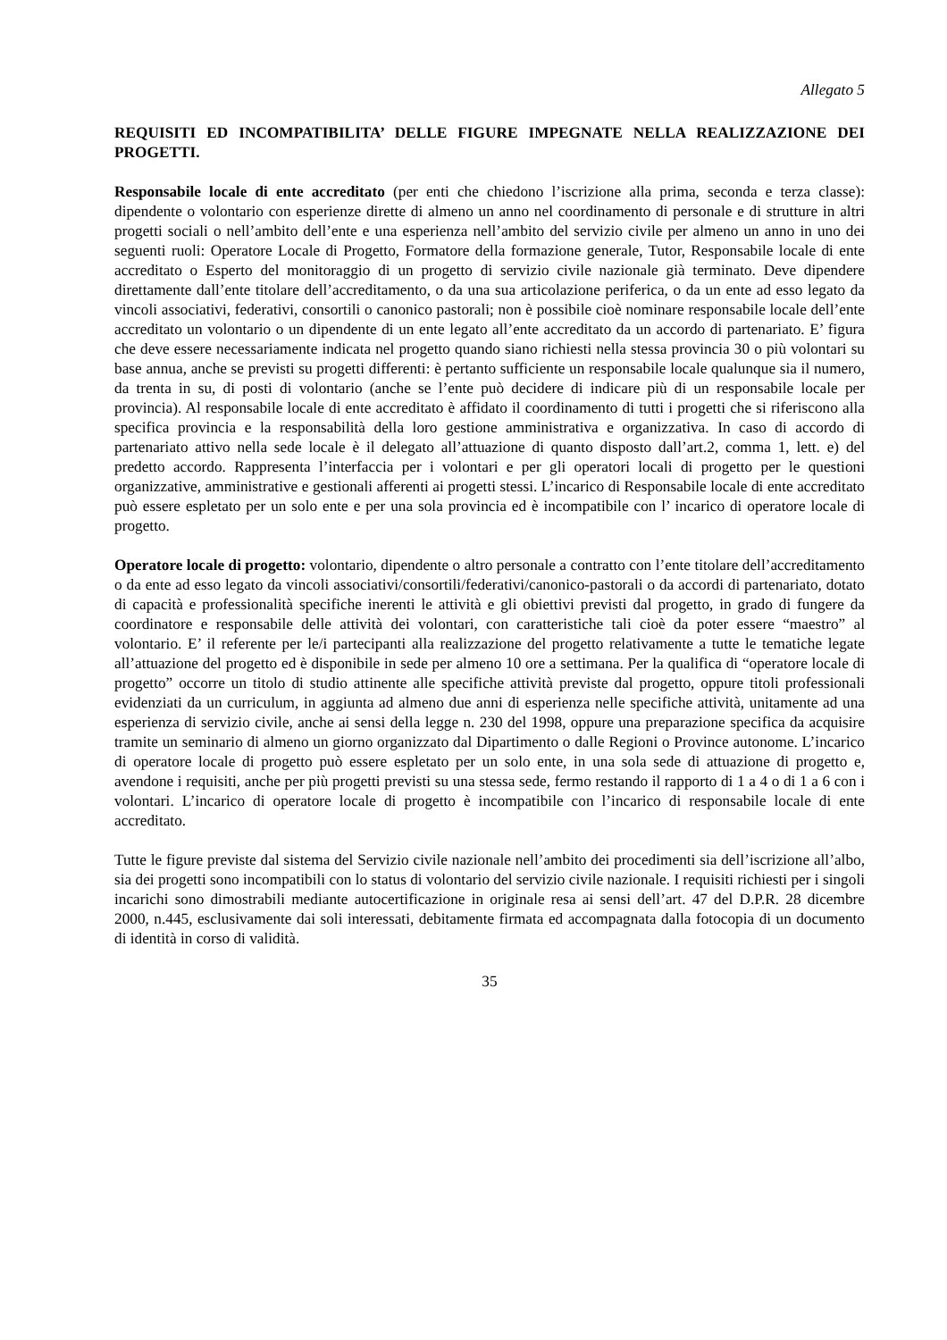Allegato 5
REQUISITI ED INCOMPATIBILITA’ DELLE FIGURE IMPEGNATE NELLA REALIZZAZIONE DEI PROGETTI.
Responsabile locale di ente accreditato (per enti che chiedono l’iscrizione alla prima, seconda e terza classe): dipendente o volontario con esperienze dirette di almeno un anno nel coordinamento di personale e di strutture in altri progetti sociali o nell’ambito dell’ente e una esperienza nell’ambito del servizio civile per almeno un anno in uno dei seguenti ruoli: Operatore Locale di Progetto, Formatore della formazione generale, Tutor, Responsabile locale di ente accreditato o Esperto del monitoraggio di un progetto di servizio civile nazionale già terminato. Deve dipendere direttamente dall’ente titolare dell’accreditamento, o da una sua articolazione periferica, o da un ente ad esso legato da vincoli associativi, federativi, consortili o canonico pastorali; non è possibile cioè nominare responsabile locale dell’ente accreditato un volontario o un dipendente di un ente legato all’ente accreditato da un accordo di partenariato. E’ figura che deve essere necessariamente indicata nel progetto quando siano richiesti nella stessa provincia 30 o più volontari su base annua, anche se previsti su progetti differenti: è pertanto sufficiente un responsabile locale qualunque sia il numero, da trenta in su, di posti di volontario (anche se l’ente può decidere di indicare più di un responsabile locale per provincia). Al responsabile locale di ente accreditato è affidato il coordinamento di tutti i progetti che si riferiscono alla specifica provincia e la responsabilità della loro gestione amministrativa e organizzativa. In caso di accordo di partenariato attivo nella sede locale è il delegato all’attuazione di quanto disposto dall’art.2, comma 1, lett. e) del predetto accordo. Rappresenta l’interfaccia per i volontari e per gli operatori locali di progetto per le questioni organizzative, amministrative e gestionali afferenti ai progetti stessi. L’incarico di Responsabile locale di ente accreditato può essere espletato per un solo ente e per una sola provincia ed è incompatibile con l’ incarico di operatore locale di progetto.
Operatore locale di progetto: volontario, dipendente o altro personale a contratto con l’ente titolare dell’accreditamento o da ente ad esso legato da vincoli associativi/consortili/federativi/canonico-pastorali o da accordi di partenariato, dotato di capacità e professionalità specifiche inerenti le attività e gli obiettivi previsti dal progetto, in grado di fungere da coordinatore e responsabile delle attività dei volontari, con caratteristiche tali cioè da poter essere “maestro” al volontario. E’ il referente per le/i partecipanti alla realizzazione del progetto relativamente a tutte le tematiche legate all’attuazione del progetto ed è disponibile in sede per almeno 10 ore a settimana. Per la qualifica di “operatore locale di progetto” occorre un titolo di studio attinente alle specifiche attività previste dal progetto, oppure titoli professionali evidenziati da un curriculum, in aggiunta ad almeno due anni di esperienza nelle specifiche attività, unitamente ad una esperienza di servizio civile, anche ai sensi della legge n. 230 del 1998, oppure una preparazione specifica da acquisire tramite un seminario di almeno un giorno organizzato dal Dipartimento o dalle Regioni o Province autonome. L’incarico di operatore locale di progetto può essere espletato per un solo ente, in una sola sede di attuazione di progetto e, avendone i requisiti, anche per più progetti previsti su una stessa sede, fermo restando il rapporto di 1 a 4 o di 1 a 6 con i volontari. L’incarico di operatore locale di progetto è incompatibile con l’incarico di responsabile locale di ente accreditato.
Tutte le figure previste dal sistema del Servizio civile nazionale nell’ambito dei procedimenti sia dell’iscrizione all’albo, sia dei progetti sono incompatibili con lo status di volontario del servizio civile nazionale. I requisiti richiesti per i singoli incarichi sono dimostrabili mediante autocertificazione in originale resa ai sensi dell’art. 47 del D.P.R. 28 dicembre 2000, n.445, esclusivamente dai soli interessati, debitamente firmata ed accompagnata dalla fotocopia di un documento di identità in corso di validità.
35